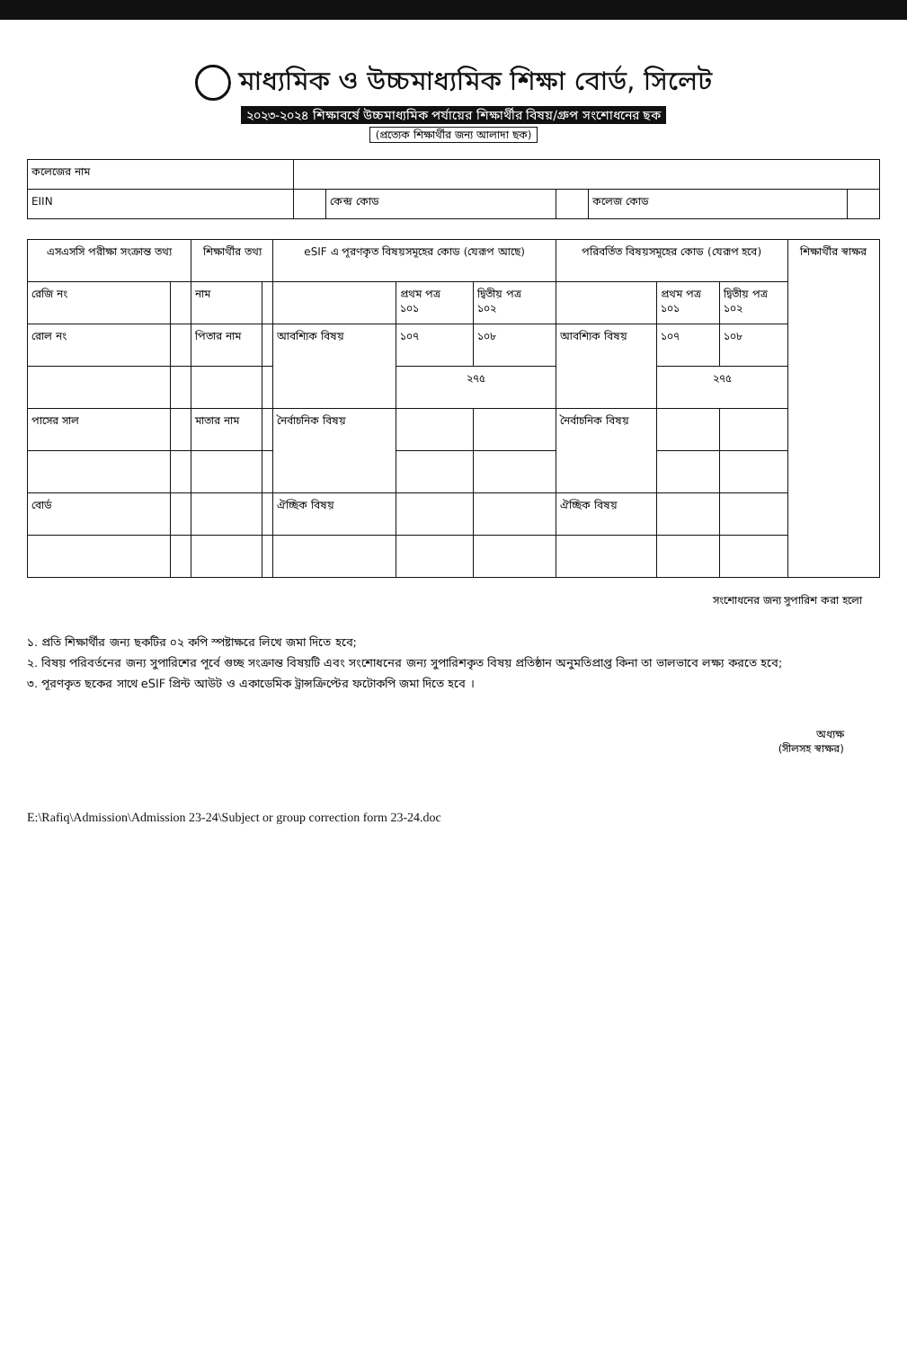মাধ্যমিক ও উচ্চমাধ্যমিক শিক্ষা বোর্ড, সিলেট
২০২৩-২০২৪ শিক্ষাবর্ষে উচ্চমাধ্যমিক পর্যায়ের শিক্ষার্থীর বিষয়/গ্রুপ সংশোধনের ছক
(প্রত্যেক শিক্ষার্থীর জন্য আলাদা ছক)
| কলেজের নাম | | | | | |
| EIIN | | কেন্দ্র কোড | | কলেজ কোড | |
| এসএসসি পরীক্ষা সংক্রান্ত তথ্য | | শিক্ষার্থীর তথ্য | | eSIF এ পূরণকৃত বিষয়সমূহের কোড (যেরূপ আছে) | | | পরিবর্তিত বিষয়সমূহের কোড (যেরূপ হবে) | | | শিক্ষার্থীর স্বাক্ষর |
| --- | --- | --- | --- | --- | --- | --- | --- | --- | --- | --- |
| রেজি নং | | নাম | | | প্রথম পত্র ১০১ | দ্বিতীয় পত্র ১০২ | | প্রথম পত্র ১০১ | দ্বিতীয় পত্র ১০২ | |
| রোল নং | | পিতার নাম | | আবশ্যিক বিষয় | ১০৭ | ১০৮ | আবশ্যিক বিষয় | ১০৭ | ১০৮ | |
| | | | | | ২৭৫ | | | ২৭৫ | | |
| পাসের সাল | | মাতার নাম | | নৈর্বাচনিক বিষয় | | | নৈর্বাচনিক বিষয় | | | |
| বোর্ড | | | | ঐচ্ছিক বিষয় | | | ঐচ্ছিক বিষয় | | | |
সংশোধনের জন্য সুপারিশ করা হলো
১. প্রতি শিক্ষার্থীর জন্য ছকটির ০২ কপি স্পষ্টাক্ষরে লিখে জমা দিতে হবে;
২. বিষয় পরিবর্তনের জন্য সুপারিশের পূর্বে গুচ্ছ সংক্রান্ত বিষয়টি এবং সংশোধনের জন্য সুপারিশকৃত বিষয় প্রতিষ্ঠান অনুমতিপ্রাপ্ত কিনা তা ভালভাবে লক্ষ্য করতে হবে;
৩. পূরণকৃত ছকের সাথে eSIF প্রিন্ট আউট ও একাডেমিক ট্রান্সক্রিপ্টের ফটোকপি জমা দিতে হবে ।
অধ্যক্ষ
(সীলসহ স্বাক্ষর)
E:\Rafiq\Admission\Admission 23-24\Subject or group correction form 23-24.doc